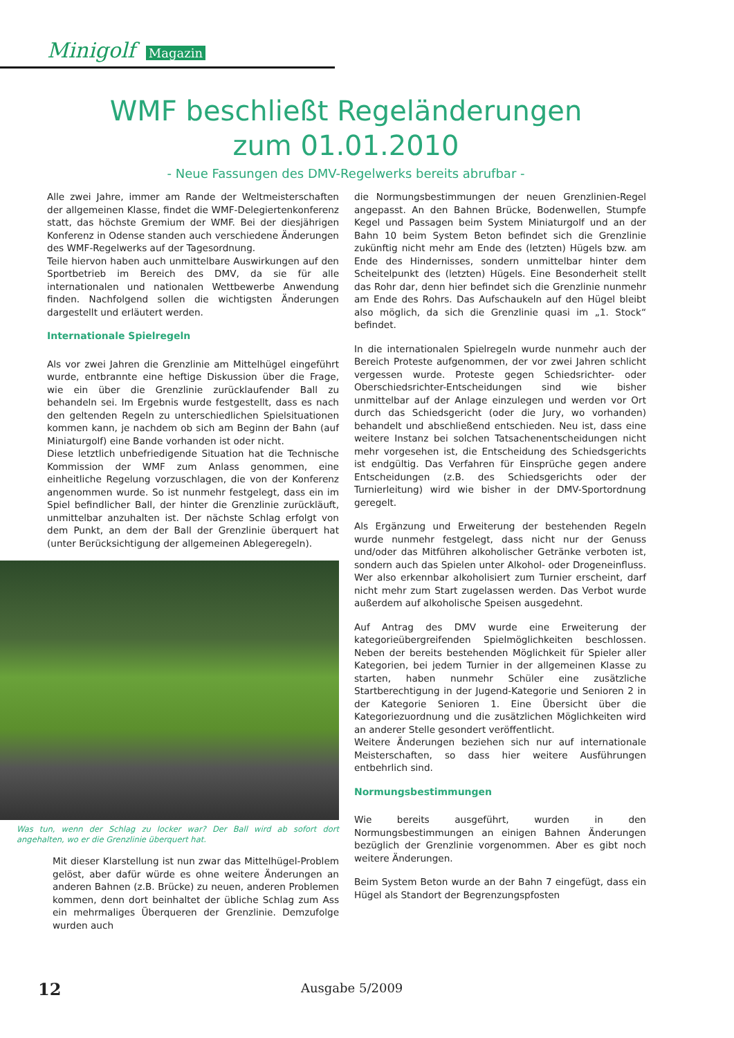Minigolf Magazin
WMF beschließt Regeländerungen
zum 01.01.2010
- Neue Fassungen des DMV-Regelwerks bereits abrufbar -
Alle zwei Jahre, immer am Rande der Weltmeisterschaften der allgemeinen Klasse, findet die WMF-Delegiertenkonferenz statt, das höchste Gremium der WMF. Bei der diesjährigen Konferenz in Odense standen auch verschiedene Änderungen des WMF-Regelwerks auf der Tagesordnung.
Teile hiervon haben auch unmittelbare Auswirkungen auf den Sportbetrieb im Bereich des DMV, da sie für alle internationalen und nationalen Wettbewerbe Anwendung finden. Nachfolgend sollen die wichtigsten Änderungen dargestellt und erläutert werden.
Internationale Spielregeln
Als vor zwei Jahren die Grenzlinie am Mittelhügel eingeführt wurde, entbrannte eine heftige Diskussion über die Frage, wie ein über die Grenzlinie zurücklaufender Ball zu behandeln sei. Im Ergebnis wurde festgestellt, dass es nach den geltenden Regeln zu unterschiedlichen Spielsituationen kommen kann, je nachdem ob sich am Beginn der Bahn (auf Miniaturgolf) eine Bande vorhanden ist oder nicht.
Diese letztlich unbefriedigende Situation hat die Technische Kommission der WMF zum Anlass genommen, eine einheitliche Regelung vorzuschlagen, die von der Konferenz angenommen wurde. So ist nunmehr festgelegt, dass ein im Spiel befindlicher Ball, der hinter die Grenzlinie zurückläuft, unmittelbar anzuhalten ist. Der nächste Schlag erfolgt von dem Punkt, an dem der Ball der Grenzlinie überquert hat (unter Berücksichtigung der allgemeinen Ablegeregeln).
Was tun, wenn der Schlag zu locker war? Der Ball wird ab sofort dort angehalten, wo er die Grenzlinie überquert hat.
Mit dieser Klarstellung ist nun zwar das Mittelhügel-Problem gelöst, aber dafür würde es ohne weitere Änderungen an anderen Bahnen (z.B. Brücke) zu neuen, anderen Problemen kommen, denn dort beinhaltet der übliche Schlag zum Ass ein mehrmaliges Überqueren der Grenzlinie. Demzufolge wurden auch
die Normungsbestimmungen der neuen Grenzlinien-Regel angepasst. An den Bahnen Brücke, Bodenwellen, Stumpfe Kegel und Passagen beim System Miniaturgolf und an der Bahn 10 beim System Beton befindet sich die Grenzlinie zukünftig nicht mehr am Ende des (letzten) Hügels bzw. am Ende des Hindernisses, sondern unmittelbar hinter dem Scheitelpunkt des (letzten) Hügels. Eine Besonderheit stellt das Rohr dar, denn hier befindet sich die Grenzlinie nunmehr am Ende des Rohrs. Das Aufschaukeln auf den Hügel bleibt also möglich, da sich die Grenzlinie quasi im „1. Stock“ befindet.
In die internationalen Spielregeln wurde nunmehr auch der Bereich Proteste aufgenommen, der vor zwei Jahren schlicht vergessen wurde. Proteste gegen Schiedsrichter- oder Oberschiedsrichter-Entscheidungen sind wie bisher unmittelbar auf der Anlage einzulegen und werden vor Ort durch das Schiedsgericht (oder die Jury, wo vorhanden) behandelt und abschließend entschieden. Neu ist, dass eine weitere Instanz bei solchen Tatsachenentscheidungen nicht mehr vorgesehen ist, die Entscheidung des Schiedsgerichts ist endgültig. Das Verfahren für Einsprüche gegen andere Entscheidungen (z.B. des Schiedsgerichts oder der Turnierleitung) wird wie bisher in der DMV-Sportordnung geregelt.
Als Ergänzung und Erweiterung der bestehenden Regeln wurde nunmehr festgelegt, dass nicht nur der Genuss und/oder das Mitführen alkoholischer Getränke verboten ist, sondern auch das Spielen unter Alkohol- oder Drogeneinfluss. Wer also erkennbar alkoholisiert zum Turnier erscheint, darf nicht mehr zum Start zugelassen werden. Das Verbot wurde außerdem auf alkoholische Speisen ausgedehnt.
Auf Antrag des DMV wurde eine Erweiterung der kategorieübergreifenden Spielmöglichkeiten beschlossen. Neben der bereits bestehenden Möglichkeit für Spieler aller Kategorien, bei jedem Turnier in der allgemeinen Klasse zu starten, haben nunmehr Schüler eine zusätzliche Startberechtigung in der Jugend-Kategorie und Senioren 2 in der Kategorie Senioren 1. Eine Übersicht über die Kategoriezuordnung und die zusätzlichen Möglichkeiten wird an anderer Stelle gesondert veröffentlicht.
Weitere Änderungen beziehen sich nur auf internationale Meisterschaften, so dass hier weitere Ausführungen entbehrlich sind.
Normungsbestimmungen
Wie bereits ausgeführt, wurden in den Normungsbestimmungen an einigen Bahnen Änderungen bezüglich der Grenzlinie vorgenommen. Aber es gibt noch weitere Änderungen.
Beim System Beton wurde an der Bahn 7 eingefügt, dass ein Hügel als Standort der Begrenzungspfosten
12 Ausgabe 5/2009